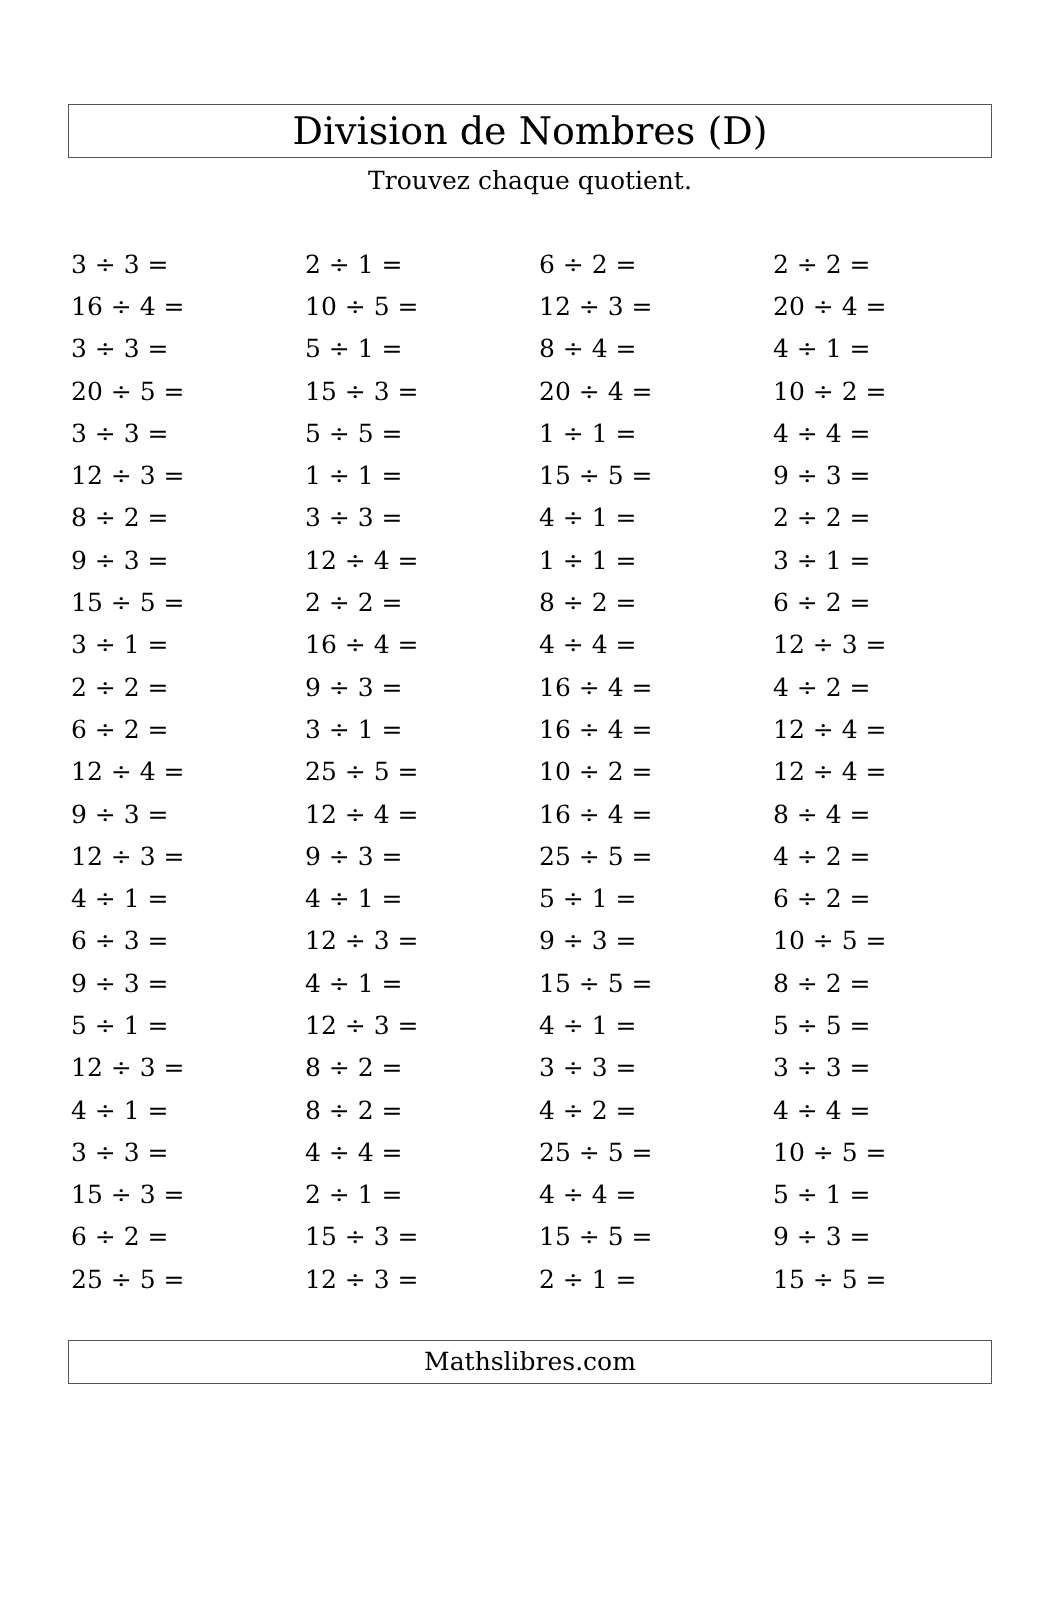Division de Nombres (D)
Trouvez chaque quotient.
| 3 ÷ 3 = | 2 ÷ 1 = | 6 ÷ 2 = | 2 ÷ 2 = |
| 16 ÷ 4 = | 10 ÷ 5 = | 12 ÷ 3 = | 20 ÷ 4 = |
| 3 ÷ 3 = | 5 ÷ 1 = | 8 ÷ 4 = | 4 ÷ 1 = |
| 20 ÷ 5 = | 15 ÷ 3 = | 20 ÷ 4 = | 10 ÷ 2 = |
| 3 ÷ 3 = | 5 ÷ 5 = | 1 ÷ 1 = | 4 ÷ 4 = |
| 12 ÷ 3 = | 1 ÷ 1 = | 15 ÷ 5 = | 9 ÷ 3 = |
| 8 ÷ 2 = | 3 ÷ 3 = | 4 ÷ 1 = | 2 ÷ 2 = |
| 9 ÷ 3 = | 12 ÷ 4 = | 1 ÷ 1 = | 3 ÷ 1 = |
| 15 ÷ 5 = | 2 ÷ 2 = | 8 ÷ 2 = | 6 ÷ 2 = |
| 3 ÷ 1 = | 16 ÷ 4 = | 4 ÷ 4 = | 12 ÷ 3 = |
| 2 ÷ 2 = | 9 ÷ 3 = | 16 ÷ 4 = | 4 ÷ 2 = |
| 6 ÷ 2 = | 3 ÷ 1 = | 16 ÷ 4 = | 12 ÷ 4 = |
| 12 ÷ 4 = | 25 ÷ 5 = | 10 ÷ 2 = | 12 ÷ 4 = |
| 9 ÷ 3 = | 12 ÷ 4 = | 16 ÷ 4 = | 8 ÷ 4 = |
| 12 ÷ 3 = | 9 ÷ 3 = | 25 ÷ 5 = | 4 ÷ 2 = |
| 4 ÷ 1 = | 4 ÷ 1 = | 5 ÷ 1 = | 6 ÷ 2 = |
| 6 ÷ 3 = | 12 ÷ 3 = | 9 ÷ 3 = | 10 ÷ 5 = |
| 9 ÷ 3 = | 4 ÷ 1 = | 15 ÷ 5 = | 8 ÷ 2 = |
| 5 ÷ 1 = | 12 ÷ 3 = | 4 ÷ 1 = | 5 ÷ 5 = |
| 12 ÷ 3 = | 8 ÷ 2 = | 3 ÷ 3 = | 3 ÷ 3 = |
| 4 ÷ 1 = | 8 ÷ 2 = | 4 ÷ 2 = | 4 ÷ 4 = |
| 3 ÷ 3 = | 4 ÷ 4 = | 25 ÷ 5 = | 10 ÷ 5 = |
| 15 ÷ 3 = | 2 ÷ 1 = | 4 ÷ 4 = | 5 ÷ 1 = |
| 6 ÷ 2 = | 15 ÷ 3 = | 15 ÷ 5 = | 9 ÷ 3 = |
| 25 ÷ 5 = | 12 ÷ 3 = | 2 ÷ 1 = | 15 ÷ 5 = |
Mathslibres.com